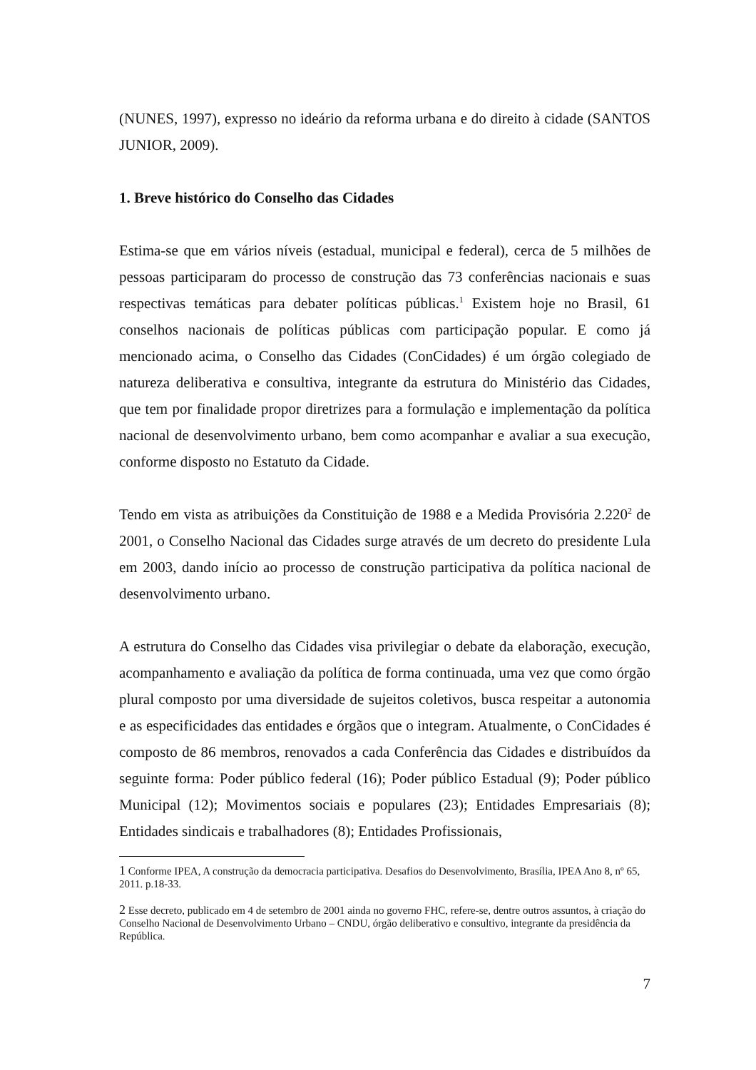(NUNES, 1997), expresso no ideário da reforma urbana e do direito à cidade (SANTOS JUNIOR, 2009).
1. Breve histórico do Conselho das Cidades
Estima-se que em vários níveis (estadual, municipal e federal), cerca de 5 milhões de pessoas participaram do processo de construção das 73 conferências nacionais e suas respectivas temáticas para debater políticas públicas.<sup>1</sup> Existem hoje no Brasil, 61 conselhos nacionais de políticas públicas com participação popular. E como já mencionado acima, o Conselho das Cidades (ConCidades) é um órgão colegiado de natureza deliberativa e consultiva, integrante da estrutura do Ministério das Cidades, que tem por finalidade propor diretrizes para a formulação e implementação da política nacional de desenvolvimento urbano, bem como acompanhar e avaliar a sua execução, conforme disposto no Estatuto da Cidade.
Tendo em vista as atribuições da Constituição de 1988 e a Medida Provisória 2.220<sup>2</sup> de 2001, o Conselho Nacional das Cidades surge através de um decreto do presidente Lula em 2003, dando início ao processo de construção participativa da política nacional de desenvolvimento urbano.
A estrutura do Conselho das Cidades visa privilegiar o debate da elaboração, execução, acompanhamento e avaliação da política de forma continuada, uma vez que como órgão plural composto por uma diversidade de sujeitos coletivos, busca respeitar a autonomia e as especificidades das entidades e órgãos que o integram. Atualmente, o ConCidades é composto de 86 membros, renovados a cada Conferência das Cidades e distribuídos da seguinte forma: Poder público federal (16); Poder público Estadual (9); Poder público Municipal (12); Movimentos sociais e populares (23); Entidades Empresariais (8); Entidades sindicais e trabalhadores (8); Entidades Profissionais,
1 Conforme IPEA, A construção da democracia participativa. Desafios do Desenvolvimento, Brasília, IPEA Ano 8, nº 65, 2011. p.18-33.
2 Esse decreto, publicado em 4 de setembro de 2001 ainda no governo FHC, refere-se, dentre outros assuntos, à criação do Conselho Nacional de Desenvolvimento Urbano – CNDU, órgão deliberativo e consultivo, integrante da presidência da República.
7